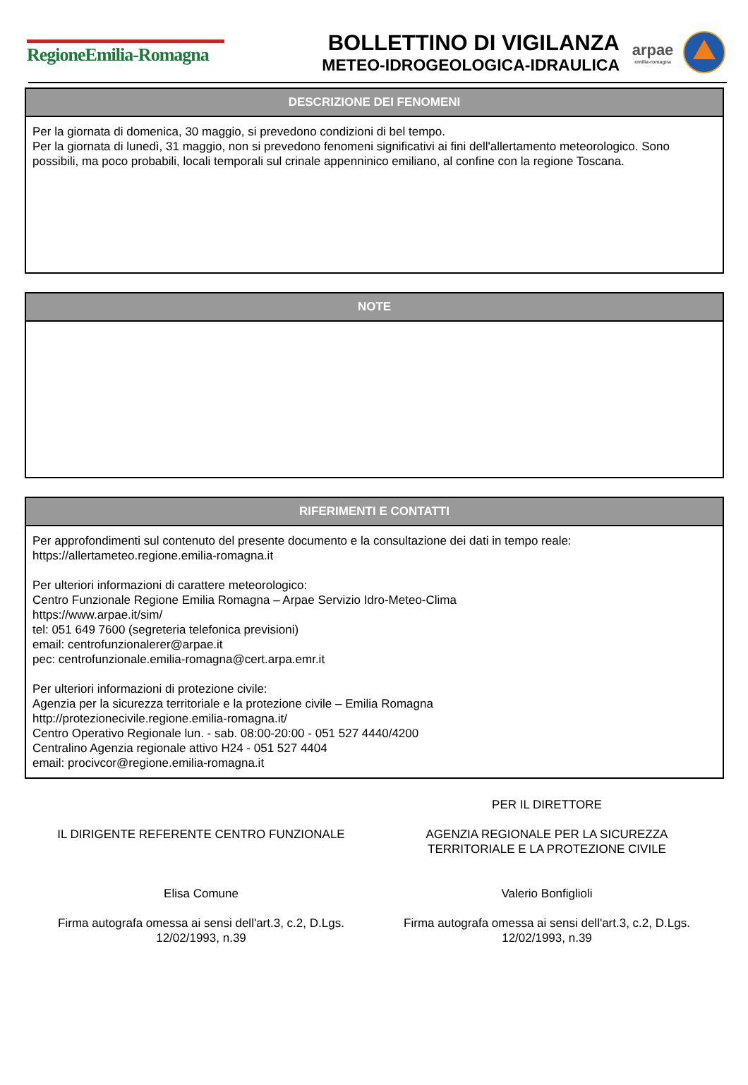RegioneEmilia-Romagna
BOLLETTINO DI VIGILANZA
METEO-IDROGEOLOGICA-IDRAULICA
arpae
emilia-romagna
DESCRIZIONE DEI FENOMENI
Per la giornata di domenica, 30 maggio, si prevedono condizioni di bel tempo.
Per la giornata di lunedì, 31 maggio, non si prevedono fenomeni significativi ai fini dell'allertamento meteorologico. Sono possibili, ma poco probabili, locali temporali sul crinale appenninico emiliano, al confine con la regione Toscana.
NOTE
RIFERIMENTI E CONTATTI
Per approfondimenti sul contenuto del presente documento e la consultazione dei dati in tempo reale:
https://allertameteo.regione.emilia-romagna.it
Per ulteriori informazioni di carattere meteorologico:
Centro Funzionale Regione Emilia Romagna – Arpae Servizio Idro-Meteo-Clima
https://www.arpae.it/sim/
tel: 051 649 7600 (segreteria telefonica previsioni)
email: centrofunzionalerer@arpae.it
pec: centrofunzionale.emilia-romagna@cert.arpa.emr.it
Per ulteriori informazioni di protezione civile:
Agenzia per la sicurezza territoriale e la protezione civile – Emilia Romagna
http://protezionecivile.regione.emilia-romagna.it/
Centro Operativo Regionale lun. - sab. 08:00-20:00 - 051 527 4440/4200
Centralino Agenzia regionale attivo H24 - 051 527 4404
email: procivcor@regione.emilia-romagna.it
IL DIRIGENTE REFERENTE CENTRO FUNZIONALE
Elisa Comune
Firma autografa omessa ai sensi dell'art.3, c.2, D.Lgs.
12/02/1993, n.39
PER IL DIRETTORE
AGENZIA REGIONALE PER LA SICUREZZA
TERRITORIALE E LA PROTEZIONE CIVILE
Valerio Bonfiglioli
Firma autografa omessa ai sensi dell'art.3, c.2, D.Lgs.
12/02/1993, n.39